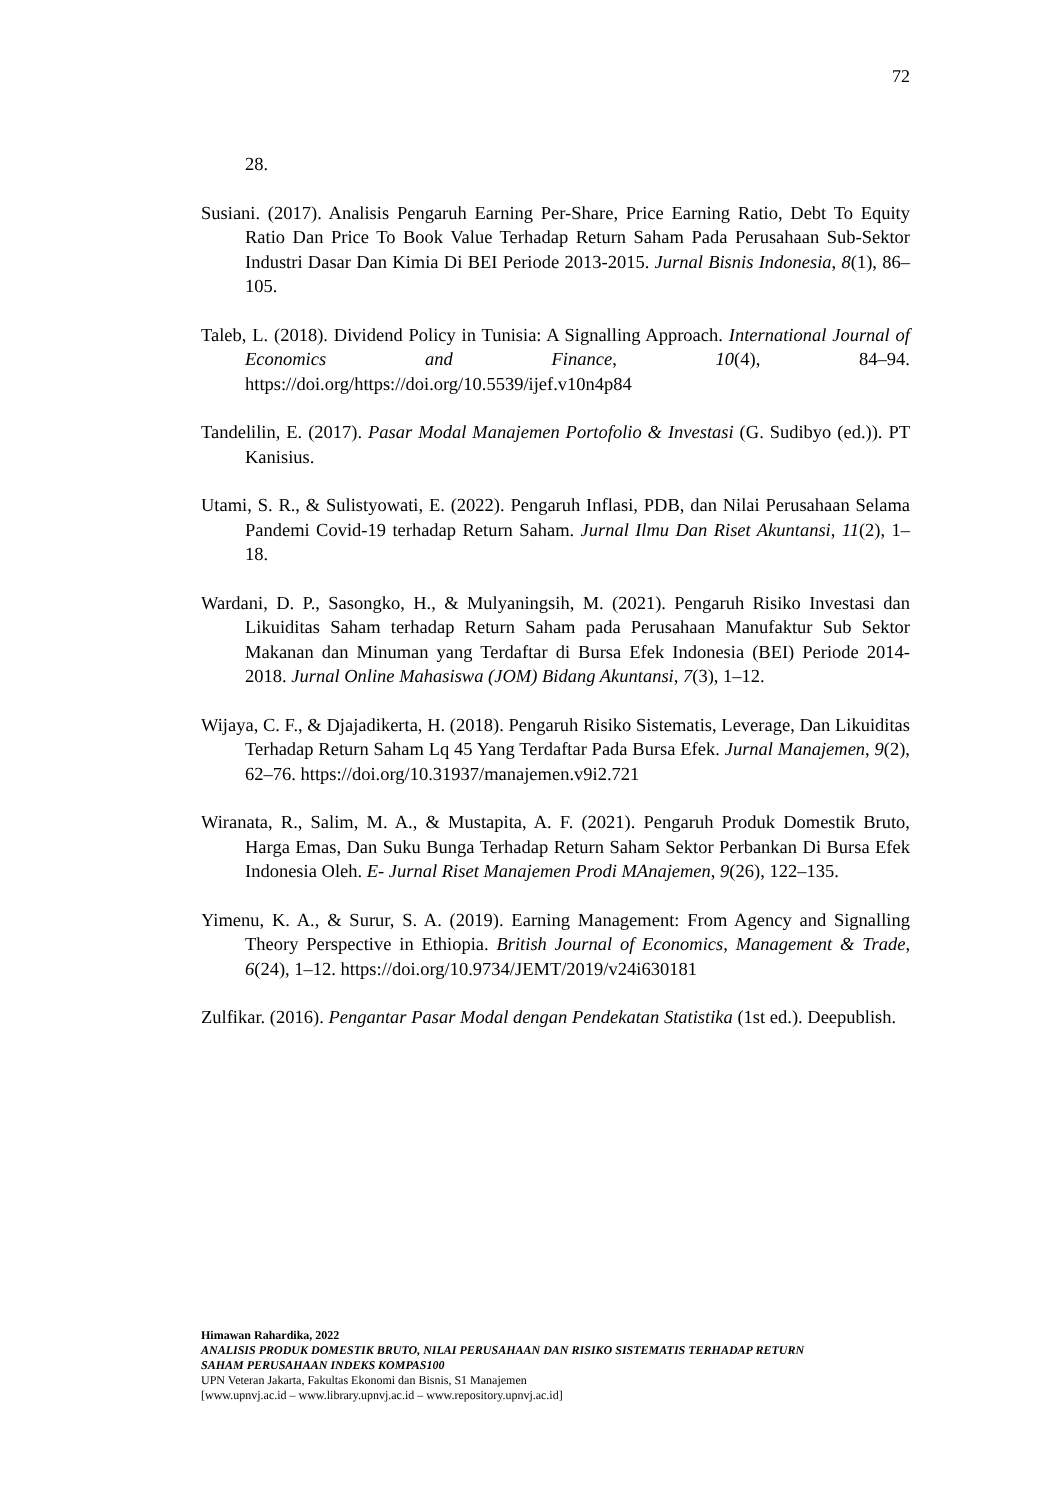72
28.
Susiani. (2017). Analisis Pengaruh Earning Per-Share, Price Earning Ratio, Debt To Equity Ratio Dan Price To Book Value Terhadap Return Saham Pada Perusahaan Sub-Sektor Industri Dasar Dan Kimia Di BEI Periode 2013-2015. Jurnal Bisnis Indonesia, 8(1), 86–105.
Taleb, L. (2018). Dividend Policy in Tunisia: A Signalling Approach. International Journal of Economics and Finance, 10(4), 84–94. https://doi.org/https://doi.org/10.5539/ijef.v10n4p84
Tandelilin, E. (2017). Pasar Modal Manajemen Portofolio & Investasi (G. Sudibyo (ed.)). PT Kanisius.
Utami, S. R., & Sulistyowati, E. (2022). Pengaruh Inflasi, PDB, dan Nilai Perusahaan Selama Pandemi Covid-19 terhadap Return Saham. Jurnal Ilmu Dan Riset Akuntansi, 11(2), 1–18.
Wardani, D. P., Sasongko, H., & Mulyaningsih, M. (2021). Pengaruh Risiko Investasi dan Likuiditas Saham terhadap Return Saham pada Perusahaan Manufaktur Sub Sektor Makanan dan Minuman yang Terdaftar di Bursa Efek Indonesia (BEI) Periode 2014-2018. Jurnal Online Mahasiswa (JOM) Bidang Akuntansi, 7(3), 1–12.
Wijaya, C. F., & Djajadikerta, H. (2018). Pengaruh Risiko Sistematis, Leverage, Dan Likuiditas Terhadap Return Saham Lq 45 Yang Terdaftar Pada Bursa Efek. Jurnal Manajemen, 9(2), 62–76. https://doi.org/10.31937/manajemen.v9i2.721
Wiranata, R., Salim, M. A., & Mustapita, A. F. (2021). Pengaruh Produk Domestik Bruto, Harga Emas, Dan Suku Bunga Terhadap Return Saham Sektor Perbankan Di Bursa Efek Indonesia Oleh. E- Jurnal Riset Manajemen Prodi MAnajemen, 9(26), 122–135.
Yimenu, K. A., & Surur, S. A. (2019). Earning Management: From Agency and Signalling Theory Perspective in Ethiopia. British Journal of Economics, Management & Trade, 6(24), 1–12. https://doi.org/10.9734/JEMT/2019/v24i630181
Zulfikar. (2016). Pengantar Pasar Modal dengan Pendekatan Statistika (1st ed.). Deepublish.
Himawan Rahardika, 2022
ANALISIS PRODUK DOMESTIK BRUTO, NILAI PERUSAHAAN DAN RISIKO SISTEMATIS TERHADAP RETURN SAHAM PERUSAHAAN INDEKS KOMPAS100
UPN Veteran Jakarta, Fakultas Ekonomi dan Bisnis, S1 Manajemen
[www.upnvj.ac.id – www.library.upnvj.ac.id – www.repository.upnvj.ac.id]